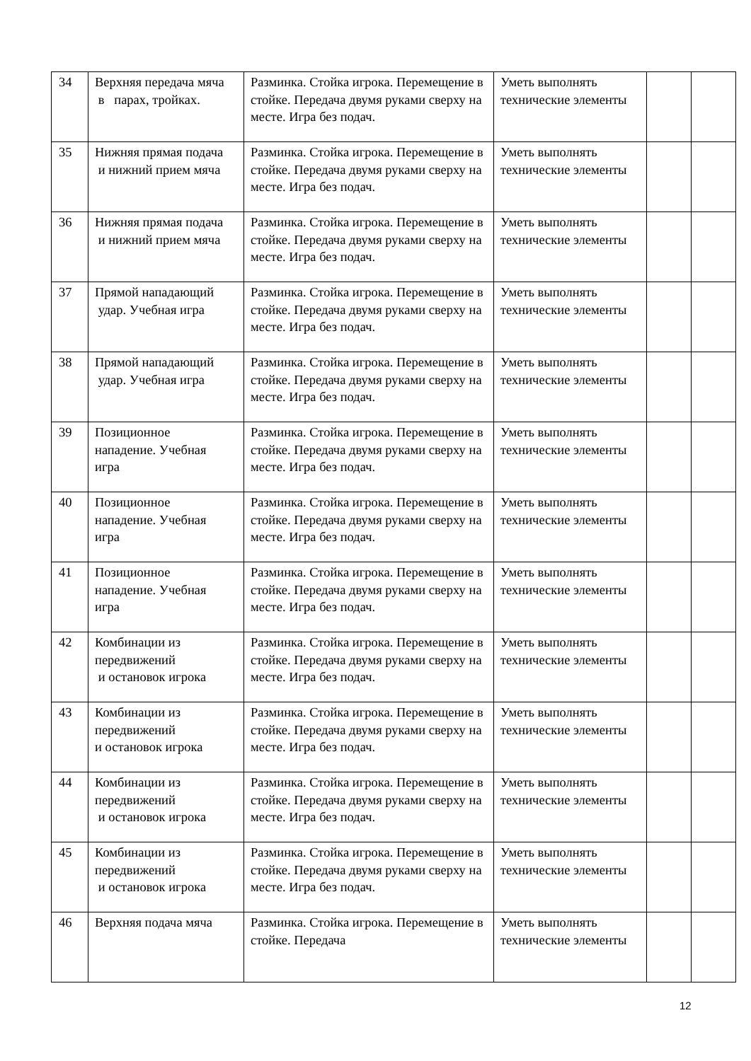| 34 | Верхняя передача мяча в парах, тройках. | Разминка. Стойка игрока. Перемещение в стойке. Передача двумя руками сверху на месте. Игра без подач. | Уметь выполнять технические элементы | | |
| 35 | Нижняя прямая подача и нижний прием мяча | Разминка. Стойка игрока. Перемещение в стойке. Передача двумя руками сверху на месте. Игра без подач. | Уметь выполнять технические элементы | | |
| 36 | Нижняя прямая подача и нижний прием мяча | Разминка. Стойка игрока. Перемещение в стойке. Передача двумя руками сверху на месте. Игра без подач. | Уметь выполнять технические элементы | | |
| 37 | Прямой нападающий удар. Учебная игра | Разминка. Стойка игрока. Перемещение в стойке. Передача двумя руками сверху на месте. Игра без подач. | Уметь выполнять технические элементы | | |
| 38 | Прямой нападающий удар. Учебная игра | Разминка. Стойка игрока. Перемещение в стойке. Передача двумя руками сверху на месте. Игра без подач. | Уметь выполнять технические элементы | | |
| 39 | Позиционное нападение. Учебная игра | Разминка. Стойка игрока. Перемещение в стойке. Передача двумя руками сверху на месте. Игра без подач. | Уметь выполнять технические элементы | | |
| 40 | Позиционное нападение. Учебная игра | Разминка. Стойка игрока. Перемещение в стойке. Передача двумя руками сверху на месте. Игра без подач. | Уметь выполнять технические элементы | | |
| 41 | Позиционное нападение. Учебная игра | Разминка. Стойка игрока. Перемещение в стойке. Передача двумя руками сверху на месте. Игра без подач. | Уметь выполнять технические элементы | | |
| 42 | Комбинации из передвижений и остановок игрока | Разминка. Стойка игрока. Перемещение в стойке. Передача двумя руками сверху на месте. Игра без подач. | Уметь выполнять технические элементы | | |
| 43 | Комбинации из передвижений и остановок игрока | Разминка. Стойка игрока. Перемещение в стойке. Передача двумя руками сверху на месте. Игра без подач. | Уметь выполнять технические элементы | | |
| 44 | Комбинации из передвижений и остановок игрока | Разминка. Стойка игрока. Перемещение в стойке. Передача двумя руками сверху на месте. Игра без подач. | Уметь выполнять технические элементы | | |
| 45 | Комбинации из передвижений и остановок игрока | Разминка. Стойка игрока. Перемещение в стойке. Передача двумя руками сверху на месте. Игра без подач. | Уметь выполнять технические элементы | | |
| 46 | Верхняя подача мяча | Разминка. Стойка игрока. Перемещение в стойке. Передача | Уметь выполнять технические элементы | | |
12